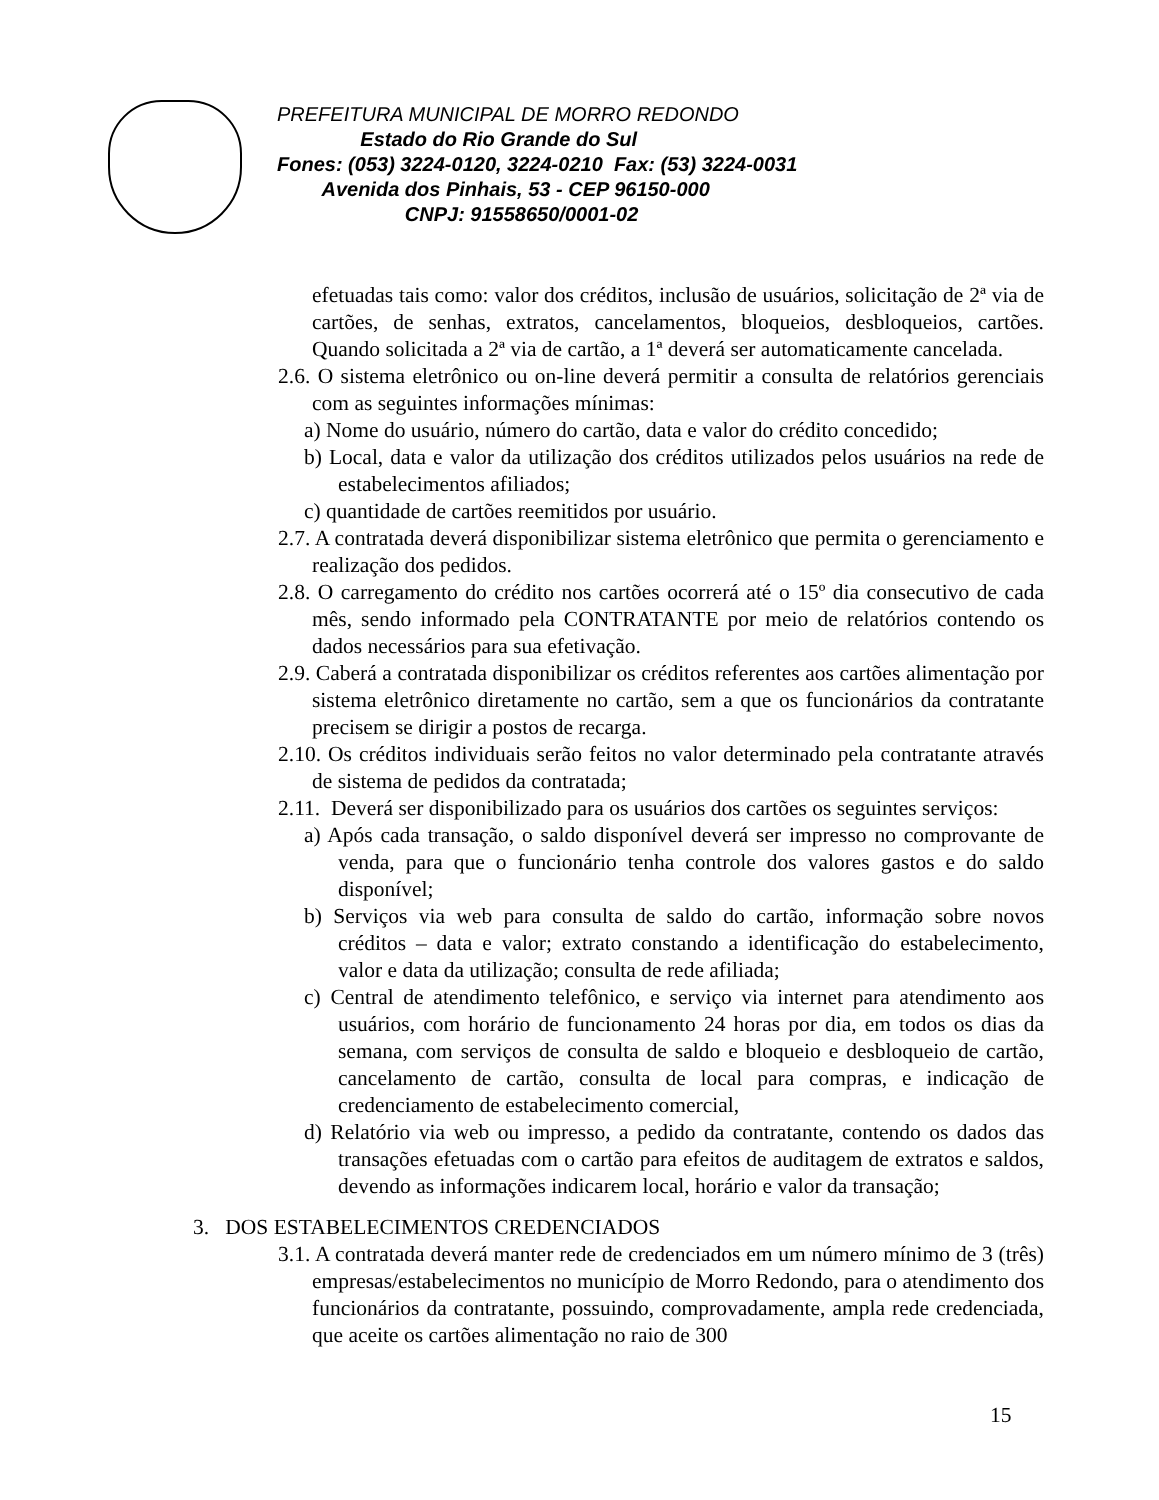PREFEITURA MUNICIPAL DE MORRO REDONDO
Estado do Rio Grande do Sul
Fones: (053) 3224-0120, 3224-0210 Fax: (53) 3224-0031
Avenida dos Pinhais, 53 - CEP 96150-000
CNPJ: 91558650/0001-02
efetuadas tais como: valor dos créditos, inclusão de usuários, solicitação de 2ª via de cartões, de senhas, extratos, cancelamentos, bloqueios, desbloqueios, cartões. Quando solicitada a 2ª via de cartão, a 1ª deverá ser automaticamente cancelada.
2.6. O sistema eletrônico ou on-line deverá permitir a consulta de relatórios gerenciais com as seguintes informações mínimas:
a) Nome do usuário, número do cartão, data e valor do crédito concedido;
b) Local, data e valor da utilização dos créditos utilizados pelos usuários na rede de estabelecimentos afiliados;
c) quantidade de cartões reemitidos por usuário.
2.7. A contratada deverá disponibilizar sistema eletrônico que permita o gerenciamento e realização dos pedidos.
2.8. O carregamento do crédito nos cartões ocorrerá até o 15º dia consecutivo de cada mês, sendo informado pela CONTRATANTE por meio de relatórios contendo os dados necessários para sua efetivação.
2.9. Caberá a contratada disponibilizar os créditos referentes aos cartões alimentação por sistema eletrônico diretamente no cartão, sem a que os funcionários da contratante precisem se dirigir a postos de recarga.
2.10. Os créditos individuais serão feitos no valor determinado pela contratante através de sistema de pedidos da contratada;
2.11. Deverá ser disponibilizado para os usuários dos cartões os seguintes serviços:
a) Após cada transação, o saldo disponível deverá ser impresso no comprovante de venda, para que o funcionário tenha controle dos valores gastos e do saldo disponível;
b) Serviços via web para consulta de saldo do cartão, informação sobre novos créditos – data e valor; extrato constando a identificação do estabelecimento, valor e data da utilização; consulta de rede afiliada;
c) Central de atendimento telefônico, e serviço via internet para atendimento aos usuários, com horário de funcionamento 24 horas por dia, em todos os dias da semana, com serviços de consulta de saldo e bloqueio e desbloqueio de cartão, cancelamento de cartão, consulta de local para compras, e indicação de credenciamento de estabelecimento comercial,
d) Relatório via web ou impresso, a pedido da contratante, contendo os dados das transações efetuadas com o cartão para efeitos de auditagem de extratos e saldos, devendo as informações indicarem local, horário e valor da transação;
3. DOS ESTABELECIMENTOS CREDENCIADOS
3.1. A contratada deverá manter rede de credenciados em um número mínimo de 3 (três) empresas/estabelecimentos no município de Morro Redondo, para o atendimento dos funcionários da contratante, possuindo, comprovadamente, ampla rede credenciada, que aceite os cartões alimentação no raio de 300
15